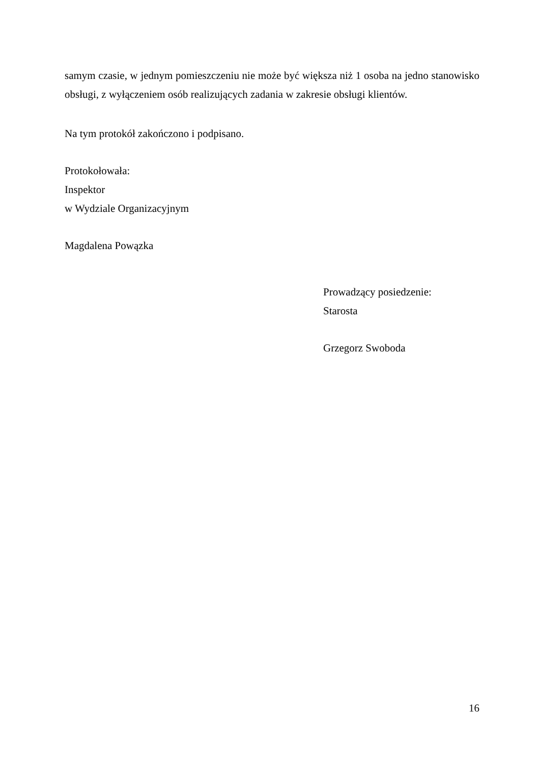samym czasie, w jednym pomieszczeniu nie może być większa niż 1 osoba na jedno stanowisko obsługi, z wyłączeniem osób realizujących zadania w zakresie obsługi klientów.
Na tym protokół zakończono i podpisano.
Protokołowała:
Inspektor
w Wydziale Organizacyjnym
Magdalena Powązka
Prowadzący posiedzenie:
Starosta
Grzegorz Swoboda
16